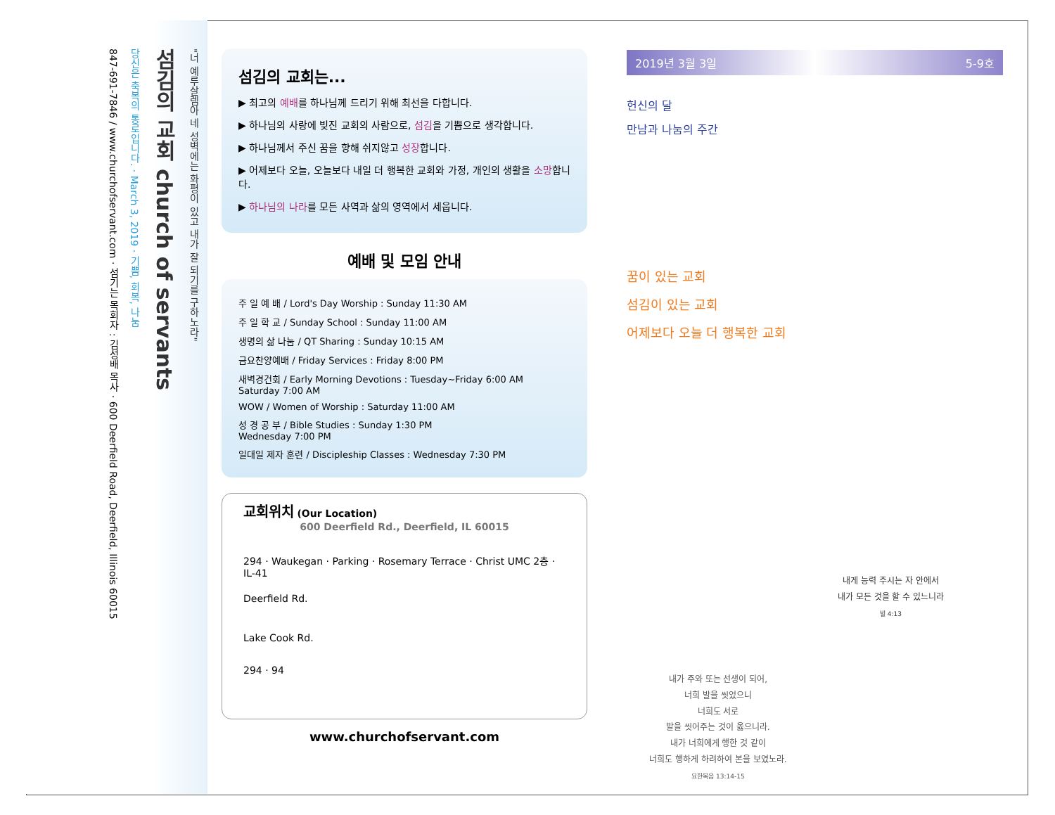"너 예루살렘아 네 성벽에는 화평이 있고 내가 잘 되기를 구하노라"
섬김의 교회 church of servants
당신은 축복의 통로입니다. · March 3, 2019 · 기쁨, 회복, 나눔
847-691-7846 / www.churchofservant.com · 섬기는 목회자 : 김성배 목사 · 600 Deerfield Road, Deerfield, Illinois 60015
섬김의 교회는...
▶ 최고의 예배를 하나님께 드리기 위해 최선을 다합니다.
▶ 하나님의 사랑에 빚진 교회의 사람으로, 섬김을 기쁨으로 생각합니다.
▶ 하나님께서 주신 꿈을 향해 쉬지않고 성장합니다.
▶ 어제보다 오늘, 오늘보다 내일 더 행복한 교회와 가정, 개인의 생활을 소망합니다.
▶ 하나님의 나라를 모든 사역과 삶의 영역에서 세웁니다.
예배 및 모임 안내
주 일 예 배 / Lord's Day Worship : Sunday 11:30 AM
주 일 학 교 / Sunday School : Sunday 11:00 AM
생명의 삶 나눔 / QT Sharing : Sunday 10:15 AM
금요찬양예배 / Friday Services : Friday 8:00 PM
새벽경건회 / Early Morning Devotions : Tuesday~Friday 6:00 AM
Saturday 7:00 AM
WOW / Women of Worship : Saturday 11:00 AM
성 경 공 부 / Bible Studies : Sunday 1:30 PM
Wednesday 7:00 PM
일대일 제자 훈련 / Discipleship Classes : Wednesday 7:30 PM
교회위치 (Our Location)
600 Deerfield Rd., Deerfield, IL 60015
294 · Waukegan · Parking · Rosemary Terrace · Christ UMC 2층 · IL-41
Deerfield Rd.
Lake Cook Rd.
294 · 94
www.churchofservant.com
2019년 3월 3일 5-9호
헌신의 달
만남과 나눔의 주간
꿈이 있는 교회
섬김이 있는 교회
어제보다 오늘 더 행복한 교회
내가 주와 또는 선생이 되어,
너희 발을 씻었으니
너희도 서로
발을 씻어주는 것이 옳으니라.
내가 너희에게 행한 것 같이
너희도 행하게 하려하여 본을 보였노라.
요한복음 13:14-15
내게 능력 주시는 자 안에서
내가 모든 것을 할 수 있느니라
빌 4:13